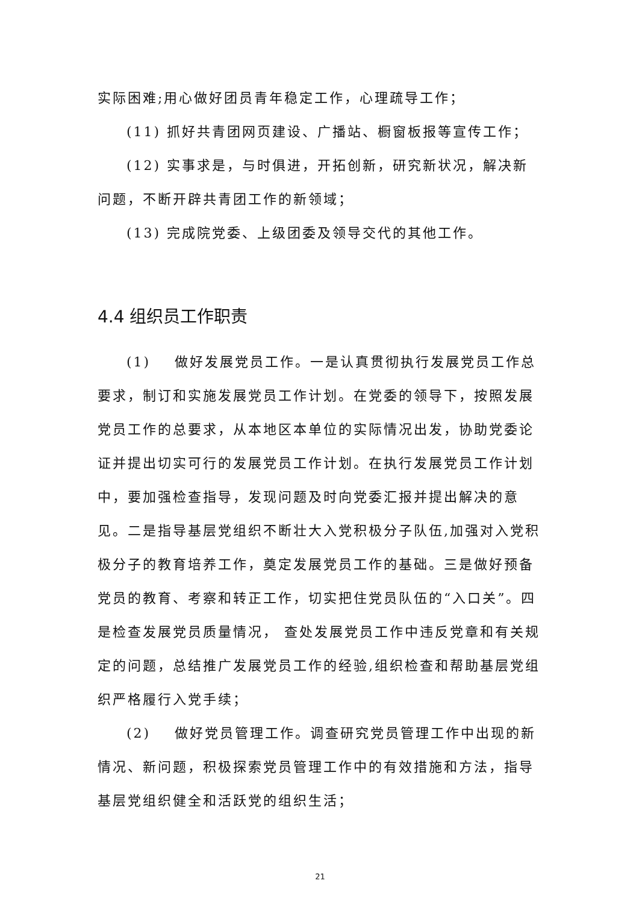实际困难;用心做好团员青年稳定工作，心理疏导工作；
(11) 抓好共青团网页建设、广播站、橱窗板报等宣传工作；
(12) 实事求是，与时俱进，开拓创新，研究新状况，解决新问题，不断开辟共青团工作的新领域；
(13) 完成院党委、上级团委及领导交代的其他工作。
4.4 组织员工作职责
(1) 做好发展党员工作。一是认真贯彻执行发展党员工作总要求，制订和实施发展党员工作计划。在党委的领导下，按照发展党员工作的总要求，从本地区本单位的实际情况出发，协助党委论证并提出切实可行的发展党员工作计划。在执行发展党员工作计划中，要加强检查指导，发现问题及时向党委汇报并提出解决的意见。二是指导基层党组织不断壮大入党积极分子队伍,加强对入党积极分子的教育培养工作，奠定发展党员工作的基础。三是做好预备党员的教育、考察和转正工作，切实把住党员队伍的“入口关”。四是检查发展党员质量情况， 查处发展党员工作中违反党章和有关规定的问题，总结推广发展党员工作的经验,组织检查和帮助基层党组织严格履行入党手续；
(2) 做好党员管理工作。调查研究党员管理工作中出现的新情况、新问题，积极探索党员管理工作中的有效措施和方法，指导基层党组织健全和活跃党的组织生活；
21